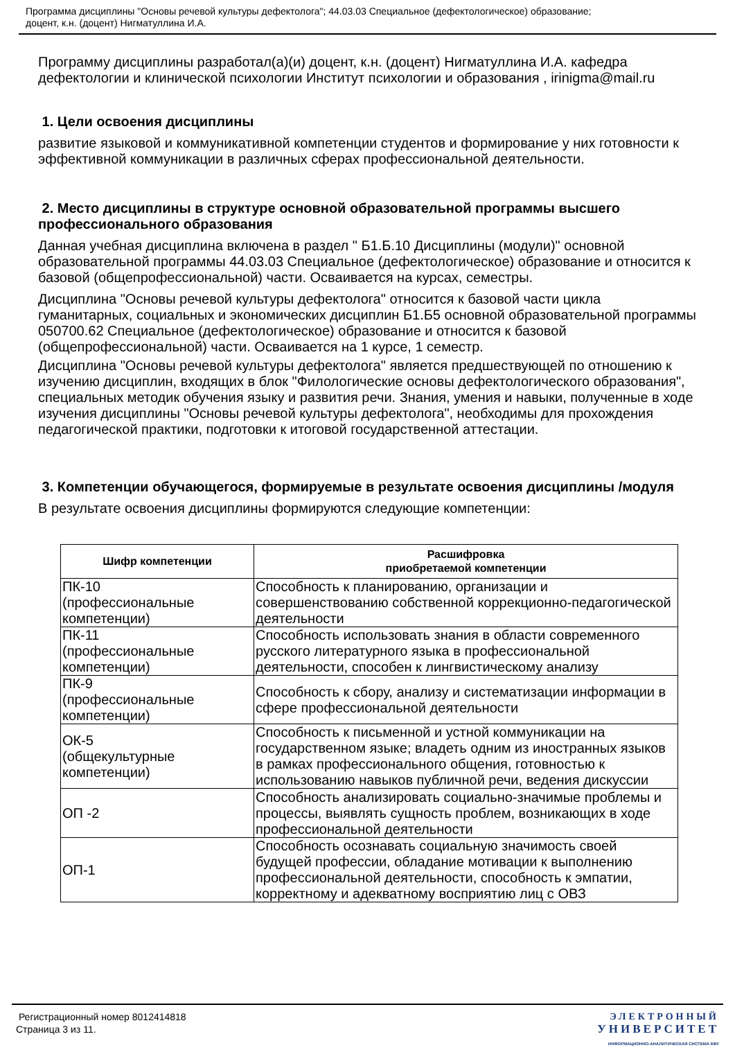Программа дисциплины "Основы речевой культуры дефектолога"; 44.03.03 Специальное (дефектологическое) образование;
доцент, к.н. (доцент) Нигматуллина И.А.
Программу дисциплины разработал(а)(и) доцент, к.н. (доцент) Нигматуллина И.А. кафедра дефектологии и клинической психологии Институт психологии и образования , irinigma@mail.ru
1. Цели освоения дисциплины
развитие языковой и коммуникативной компетенции студентов и формирование у них готовности к эффективной коммуникации в различных сферах профессиональной деятельности.
2. Место дисциплины в структуре основной образовательной программы высшего профессионального образования
Данная учебная дисциплина включена в раздел " Б1.Б.10 Дисциплины (модули)" основной образовательной программы 44.03.03 Специальное (дефектологическое) образование и относится к базовой (общепрофессиональной) части. Осваивается на курсах, семестры.
Дисциплина "Основы речевой культуры дефектолога" относится к базовой части цикла гуманитарных, социальных и экономических дисциплин Б1.Б5 основной образовательной программы 050700.62 Специальное (дефектологическое) образование и относится к базовой (общепрофессиональной) части. Осваивается на 1 курсе, 1 семестр.
Дисциплина "Основы речевой культуры дефектолога" является предшествующей по отношению к изучению дисциплин, входящих в блок "Филологические основы дефектологического образования", специальных методик обучения языку и развития речи. Знания, умения и навыки, полученные в ходе изучения дисциплины "Основы речевой культуры дефектолога", необходимы для прохождения педагогической практики, подготовки к итоговой государственной аттестации.
3. Компетенции обучающегося, формируемые в результате освоения дисциплины /модуля
В результате освоения дисциплины формируются следующие компетенции:
| Шифр компетенции | Расшифровка приобретаемой компетенции |
| --- | --- |
| ПК-10 (профессиональные компетенции) | Способность к планированию, организации и совершенствованию собственной коррекционно-педагогической деятельности |
| ПК-11 (профессиональные компетенции) | Способность использовать знания в области современного русского литературного языка в профессиональной деятельности, способен к лингвистическому анализу |
| ПК-9 (профессиональные компетенции) | Способность к сбору, анализу и систематизации информации в сфере профессиональной деятельности |
| ОК-5 (общекультурные компетенции) | Способность к письменной и устной коммуникации на государственном языке; владеть одним из иностранных языков в рамках профессионального общения, готовностью к использованию навыков публичной речи, ведения дискуссии |
| ОП -2 | Способность анализировать социально-значимые проблемы и процессы, выявлять сущность проблем, возникающих в ходе профессиональной деятельности |
| ОП-1 | Способность осознавать социальную значимость своей будущей профессии, обладание мотивации к выполнению профессиональной деятельности, способность к эмпатии, корректному и адекватному восприятию лиц с ОВЗ |
Регистрационный номер 8012414818
Страница 3 из 11.
ЭЛЕКТРОННЫЙ
УНИВЕРСИТЕТ
ИНФОРМАЦИОННО-АНАЛИТИЧЕСКАЯ СИСТЕМА КФУ